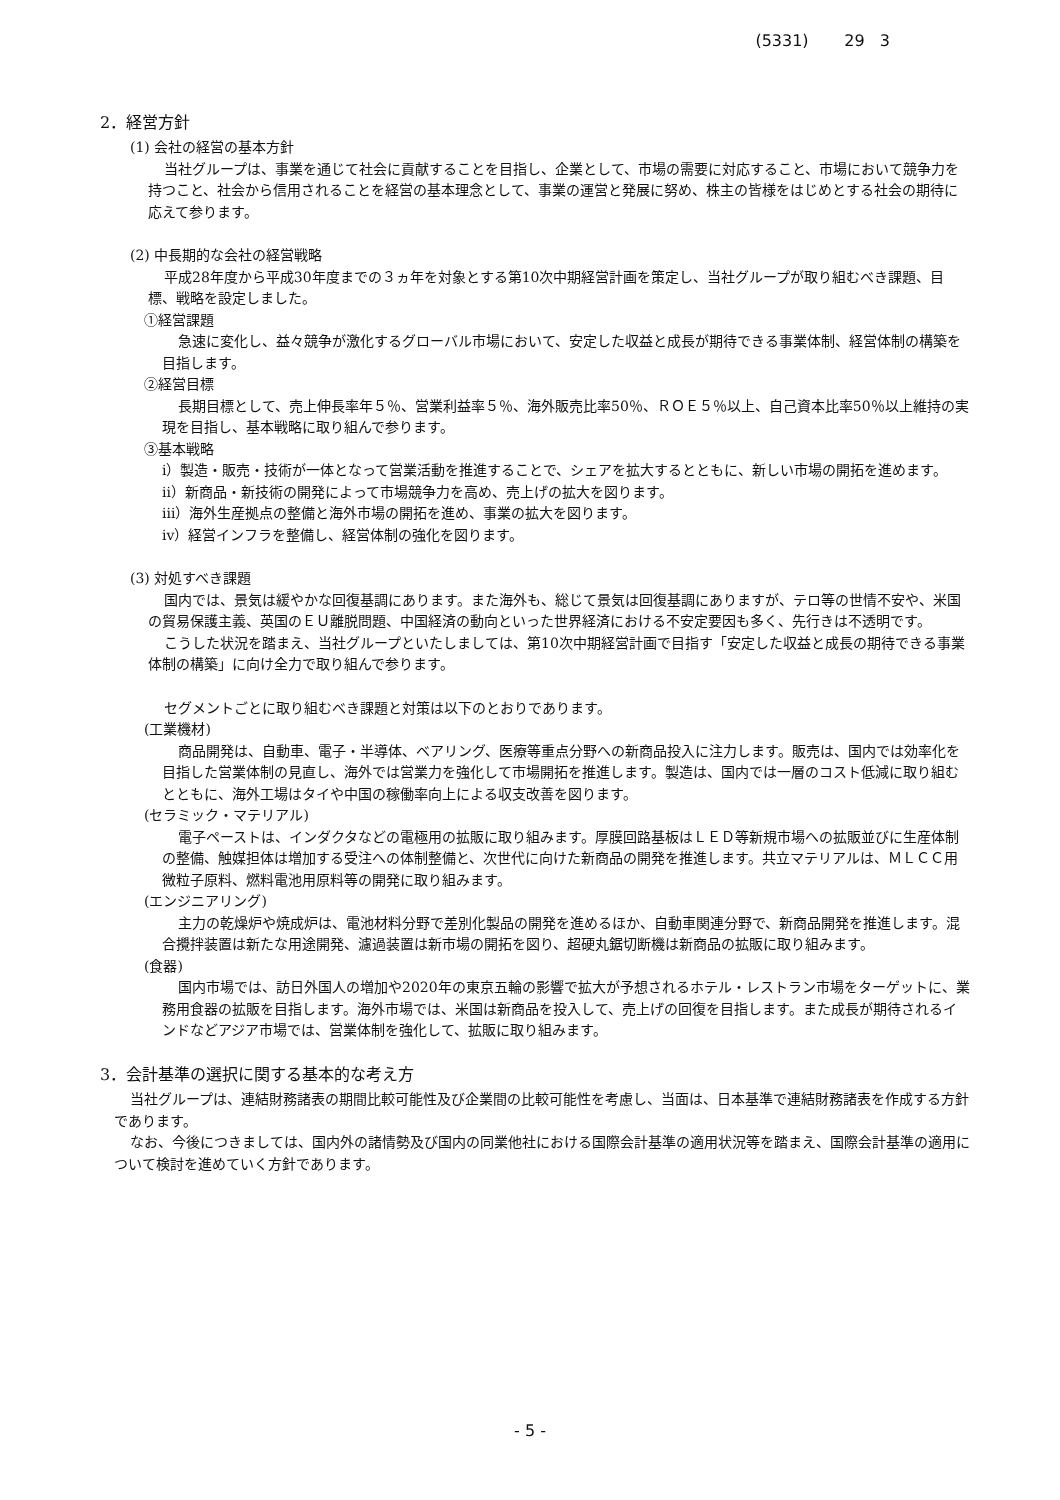(5331) 29 3
2．経営方針
(1) 会社の経営の基本方針
当社グループは、事業を通じて社会に貢献することを目指し、企業として、市場の需要に対応すること、市場において競争力を持つこと、社会から信用されることを経営の基本理念として、事業の運営と発展に努め、株主の皆様をはじめとする社会の期待に応えて参ります。
(2) 中長期的な会社の経営戦略
平成28年度から平成30年度までの３ヵ年を対象とする第10次中期経営計画を策定し、当社グループが取り組むべき課題、目標、戦略を設定しました。
①経営課題
急速に変化し、益々競争が激化するグローバル市場において、安定した収益と成長が期待できる事業体制、経営体制の構築を目指します。
②経営目標
長期目標として、売上伸長率年５％、営業利益率５％、海外販売比率50％、ＲＯＥ５％以上、自己資本比率50％以上維持の実現を目指し、基本戦略に取り組んで参ります。
③基本戦略
ⅰ）製造・販売・技術が一体となって営業活動を推進することで、シェアを拡大するとともに、新しい市場の開拓を進めます。
ⅱ）新商品・新技術の開発によって市場競争力を高め、売上げの拡大を図ります。
ⅲ）海外生産拠点の整備と海外市場の開拓を進め、事業の拡大を図ります。
ⅳ）経営インフラを整備し、経営体制の強化を図ります。
(3) 対処すべき課題
国内では、景気は緩やかな回復基調にあります。また海外も、総じて景気は回復基調にありますが、テロ等の世情不安や、米国の貿易保護主義、英国のＥＵ離脱問題、中国経済の動向といった世界経済における不安定要因も多く、先行きは不透明です。
こうした状況を踏まえ、当社グループといたしましては、第10次中期経営計画で目指す「安定した収益と成長の期待できる事業体制の構築」に向け全力で取り組んで参ります。
セグメントごとに取り組むべき課題と対策は以下のとおりであります。
(工業機材)
商品開発は、自動車、電子・半導体、ベアリング、医療等重点分野への新商品投入に注力します。販売は、国内では効率化を目指した営業体制の見直し、海外では営業力を強化して市場開拓を推進します。製造は、国内では一層のコスト低減に取り組むとともに、海外工場はタイや中国の稼働率向上による収支改善を図ります。
(セラミック・マテリアル)
電子ペーストは、インダクタなどの電極用の拡販に取り組みます。厚膜回路基板はＬＥＤ等新規市場への拡販並びに生産体制の整備、触媒担体は増加する受注への体制整備と、次世代に向けた新商品の開発を推進します。共立マテリアルは、ＭＬＣＣ用微粒子原料、燃料電池用原料等の開発に取り組みます。
(エンジニアリング)
主力の乾燥炉や焼成炉は、電池材料分野で差別化製品の開発を進めるほか、自動車関連分野で、新商品開発を推進します。混合攪拌装置は新たな用途開発、濾過装置は新市場の開拓を図り、超硬丸鋸切断機は新商品の拡販に取り組みます。
(食器)
国内市場では、訪日外国人の増加や2020年の東京五輪の影響で拡大が予想されるホテル・レストラン市場をターゲットに、業務用食器の拡販を目指します。海外市場では、米国は新商品を投入して、売上げの回復を目指します。また成長が期待されるインドなどアジア市場では、営業体制を強化して、拡販に取り組みます。
3．会計基準の選択に関する基本的な考え方
当社グループは、連結財務諸表の期間比較可能性及び企業間の比較可能性を考慮し、当面は、日本基準で連結財務諸表を作成する方針であります。
なお、今後につきましては、国内外の諸情勢及び国内の同業他社における国際会計基準の適用状況等を踏まえ、国際会計基準の適用について検討を進めていく方針であります。
- 5 -